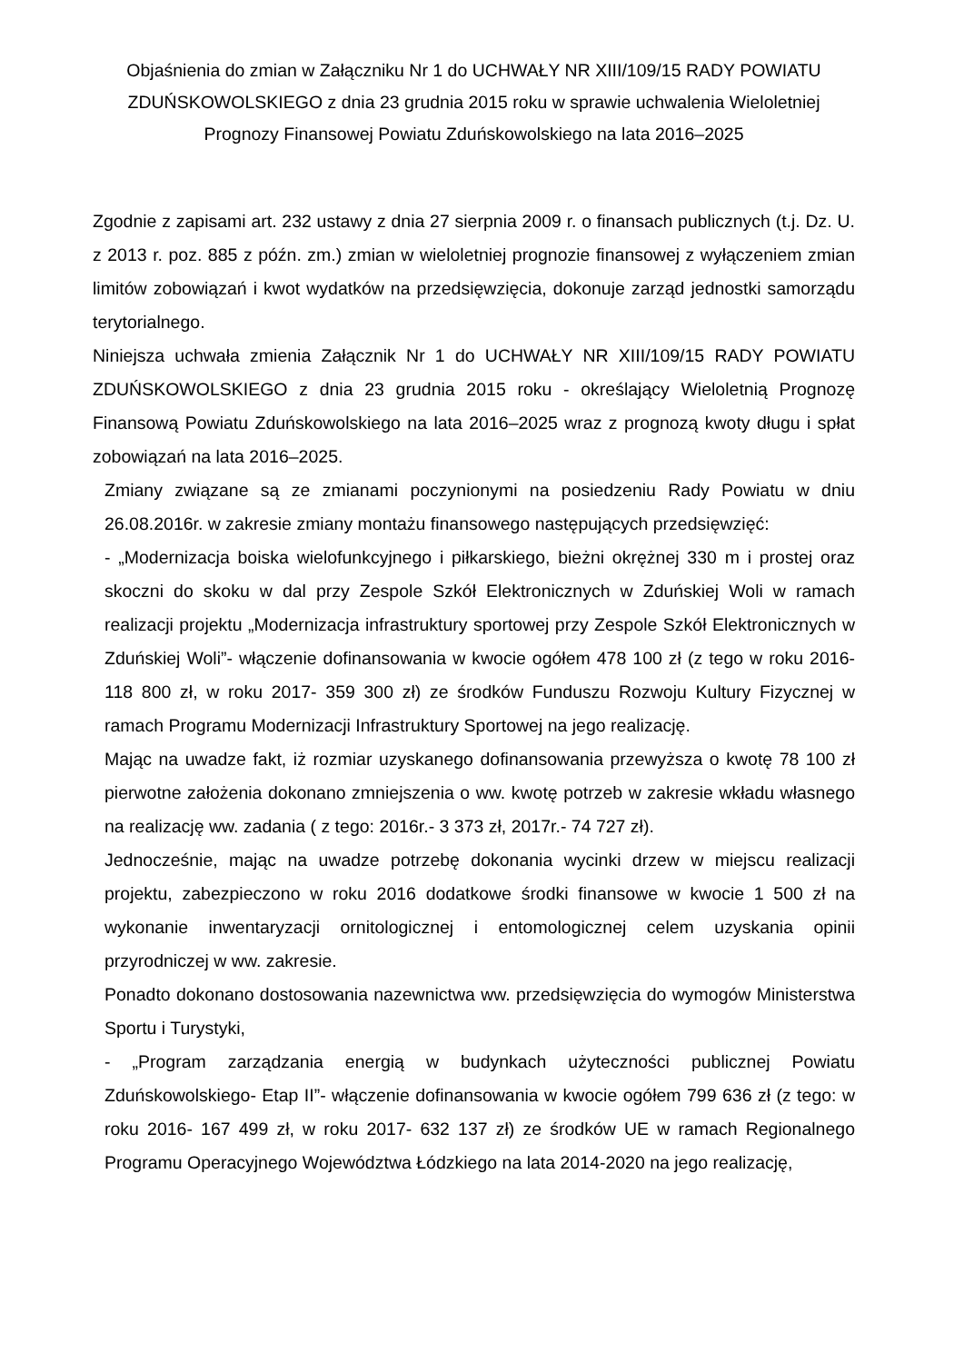Objaśnienia do zmian w Załączniku Nr 1 do UCHWAŁY NR XIII/109/15 RADY POWIATU ZDUŃSKOWOLSKIEGO z dnia 23 grudnia 2015 roku w sprawie uchwalenia Wieloletniej Prognozy Finansowej Powiatu Zduńskowolskiego na lata 2016–2025
Zgodnie z zapisami art. 232 ustawy z dnia 27 sierpnia 2009 r. o finansach publicznych (t.j. Dz. U. z 2013 r. poz. 885 z późn. zm.) zmian w wieloletniej prognozie finansowej z wyłączeniem zmian limitów zobowiązań i kwot wydatków na przedsięwzięcia, dokonuje zarząd jednostki samorządu terytorialnego.
Niniejsza uchwała zmienia Załącznik Nr 1 do UCHWAŁY NR XIII/109/15 RADY POWIATU ZDUŃSKOWOLSKIEGO z dnia 23 grudnia 2015 roku - określający Wieloletnią Prognozę Finansową Powiatu Zduńskowolskiego na lata 2016–2025 wraz z prognozą kwoty długu i spłat zobowiązań na lata 2016–2025.
Zmiany związane są ze zmianami poczynionymi na posiedzeniu Rady Powiatu w dniu 26.08.2016r. w zakresie zmiany montażu finansowego następujących przedsięwzięć:
- „Modernizacja boiska wielofunkcyjnego i piłkarskiego, bieżni okrężnej 330 m i prostej oraz skoczni do skoku w dal przy Zespole Szkół Elektronicznych w Zduńskiej Woli w ramach realizacji projektu „Modernizacja infrastruktury sportowej przy Zespole Szkół Elektronicznych w Zduńskiej Woli”- włączenie dofinansowania w kwocie ogółem 478 100 zł (z tego w roku 2016- 118 800 zł, w roku 2017- 359 300 zł) ze środków Funduszu Rozwoju Kultury Fizycznej w ramach Programu Modernizacji Infrastruktury Sportowej na jego realizację.
Mając na uwadze fakt, iż rozmiar uzyskanego dofinansowania przewyższa o kwotę 78 100 zł pierwotne założenia dokonano zmniejszenia o ww. kwotę potrzeb w zakresie wkładu własnego na realizację ww. zadania ( z tego: 2016r.- 3 373 zł, 2017r.- 74 727 zł).
Jednocześnie, mając na uwadze potrzebę dokonania wycinki drzew w miejscu realizacji projektu, zabezpieczono w roku 2016 dodatkowe środki finansowe w kwocie 1 500 zł na wykonanie inwentaryzacji ornitologicznej i entomologicznej celem uzyskania opinii przyrodniczej w ww. zakresie.
Ponadto dokonano dostosowania nazewnictwa ww. przedsięwzięcia do wymogów Ministerstwa Sportu i Turystyki,
- „Program zarządzania energią w budynkach użyteczności publicznej Powiatu Zduńskowolskiego- Etap II”- włączenie dofinansowania w kwocie ogółem 799 636 zł (z tego: w roku 2016- 167 499 zł, w roku 2017- 632 137 zł) ze środków UE w ramach Regionalnego Programu Operacyjnego Województwa Łódzkiego na lata 2014-2020 na jego realizację,